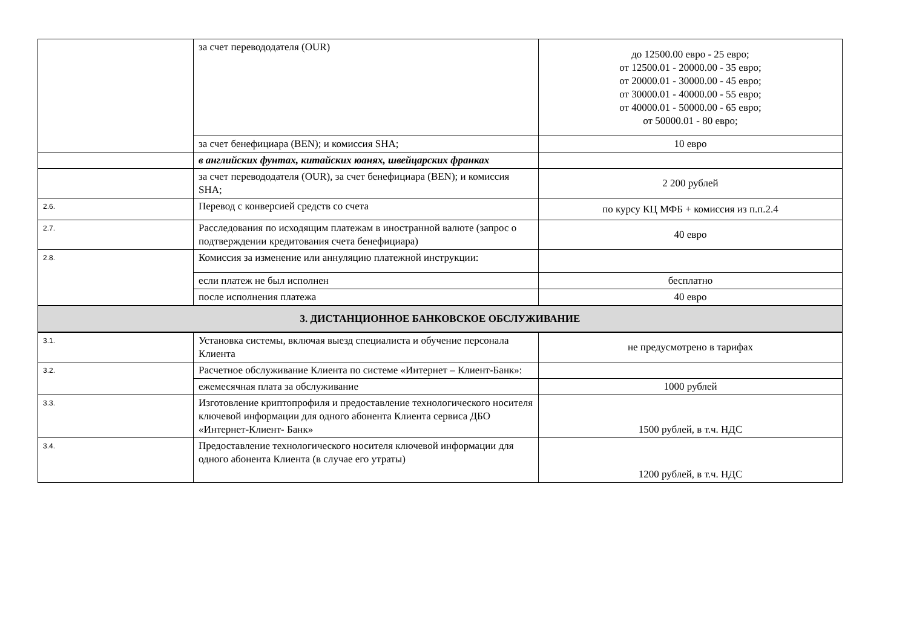| | за счет перевододателя (OUR) | до 12500.00 евро - 25 евро; от 12500.01 - 20000.00 - 35 евро; от 20000.01 - 30000.00 - 45 евро; от 30000.01 - 40000.00 - 55 евро; от 40000.01 - 50000.00 - 65 евро; от 50000.01 - 80 евро; |
| | за счет бенефициара (BEN); и комиссия SHA; | 10 евро |
| | в английских фунтах, китайских юанях, швейцарских франках | |
| | за счет перевододателя (OUR), за счет бенефициара (BEN); и комиссия SHA; | 2 200 рублей |
| 2.6. | Перевод с конверсией средств со счета | по курсу КЦ МФБ + комиссия из п.п.2.4 |
| 2.7. | Расследования по исходящим платежам в иностранной валюте (запрос о подтверждении кредитования счета бенефициара) | 40 евро |
| 2.8. | Комиссия за изменение или аннуляцию платежной инструкции: | |
| | если платеж не был исполнен | бесплатно |
| | после исполнения платежа | 40 евро |
| 3. ДИСТАНЦИОННОЕ БАНКОВСКОЕ ОБСЛУЖИВАНИЕ | | |
| 3.1. | Установка системы, включая выезд специалиста и обучение персонала Клиента | не предусмотрено в тарифах |
| 3.2. | Расчетное обслуживание Клиента по системе «Интернет – Клиент-Банк»: | |
| | ежемесячная плата за обслуживание | 1000 рублей |
| 3.3. | Изготовление криптопрофиля и предоставление технологического носителя ключевой информации для одного абонента Клиента сервиса ДБО «Интернет-Клиент- Банк» | 1500 рублей, в т.ч. НДС |
| 3.4. | Предоставление технологического носителя ключевой информации для одного абонента Клиента (в случае его утраты) | 1200 рублей, в т.ч. НДС |